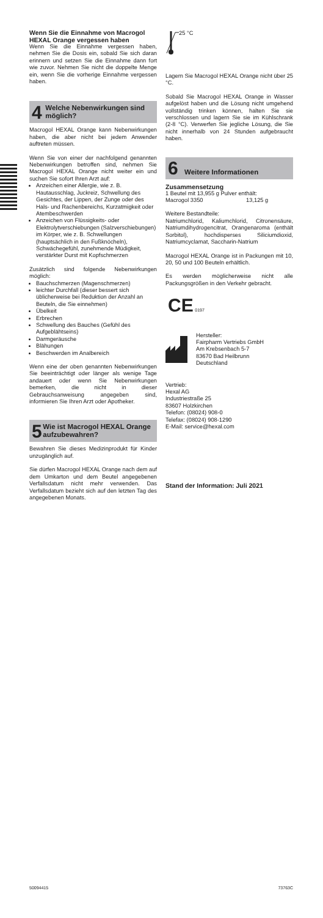Wenn Sie die Einnahme von Macrogol HEXAL Orange vergessen haben
Wenn Sie die Einnahme vergessen haben, nehmen Sie die Dosis ein, sobald Sie sich daran erinnern und setzen Sie die Einnahme dann fort wie zuvor. Nehmen Sie nicht die doppelte Menge ein, wenn Sie die vorherige Einnahme vergessen haben.
4 Welche Nebenwirkungen sind möglich?
Macrogol HEXAL Orange kann Nebenwirkungen haben, die aber nicht bei jedem Anwender auftreten müssen.
Wenn Sie von einer der nachfolgend genannten Nebenwirkungen betroffen sind, nehmen Sie Macrogol HEXAL Orange nicht weiter ein und suchen Sie sofort Ihren Arzt auf:
Anzeichen einer Allergie, wie z. B. Hautausschlag, Juckreiz, Schwellung des Gesichtes, der Lippen, der Zunge oder des Hals- und Rachenbereichs, Kurzatmigkeit oder Atembeschwerden
Anzeichen von Flüssigkeits- oder Elektrolytverschiebungen (Salzverschiebungen) im Körper, wie z. B. Schwellungen (hauptsächlich in den Fußknöcheln), Schwächegefühl, zunehmende Müdigkeit, verstärkter Durst mit Kopfschmerzen
Zusätzlich sind folgende Nebenwirkungen möglich:
Bauchschmerzen (Magenschmerzen)
leichter Durchfall (dieser bessert sich üblicherweise bei Reduktion der Anzahl an Beuteln, die Sie einnehmen)
Übelkeit
Erbrechen
Schwellung des Bauches (Gefühl des Aufgeblähtseins)
Darmgeräusche
Blähungen
Beschwerden im Analbereich
Wenn eine der oben genannten Nebenwirkungen Sie beeinträchtigt oder länger als wenige Tage andauert oder wenn Sie Nebenwirkungen bemerken, die nicht in dieser Gebrauchsanweisung angegeben sind, informieren Sie Ihren Arzt oder Apotheker.
5 Wie ist Macrogol HEXAL Orange aufzubewahren?
Bewahren Sie dieses Medizinprodukt für Kinder unzugänglich auf.
Sie dürfen Macrogol HEXAL Orange nach dem auf dem Umkarton und dem Beutel angegebenen Verfallsdatum nicht mehr verwenden. Das Verfallsdatum bezieht sich auf den letzten Tag des angegebenen Monats.
25 °C
Lagern Sie Macrogol HEXAL Orange nicht über 25 °C.
Sobald Sie Macrogol HEXAL Orange in Wasser aufgelöst haben und die Lösung nicht umgehend vollständig trinken können, halten Sie sie verschlossen und lagern Sie sie im Kühlschrank (2-8 °C). Verwerfen Sie jegliche Lösung, die Sie nicht innerhalb von 24 Stunden aufgebraucht haben.
6 Weitere Informationen
Zusammensetzung
1 Beutel mit 13,955 g Pulver enthält:
Macrogol 3350 13,125 g
Weitere Bestandteile:
Natriumchlorid, Kaliumchlorid, Citronensäure, Natriumdihydrogencitrat, Orangenaroma (enthält Sorbitol), hochdisperses Siliciumdioxid, Natriumcyclamat, Saccharin-Natrium
Macrogol HEXAL Orange ist in Packungen mit 10, 20, 50 und 100 Beuteln erhältlich.
Es werden möglicherweise nicht alle Packungsgrößen in den Verkehr gebracht.
CE 0197
Hersteller:
Fairpharm Vertriebs GmbH
Am Krebsenbach 5-7
83670 Bad Heilbrunn
Deutschland
Vertrieb:
Hexal AG
Industriestraße 25
83607 Holzkirchen
Telefon: (08024) 908-0
Telefax: (08024) 908-1290
E-Mail: service@hexal.com
Stand der Information: Juli 2021
50094415 73763C